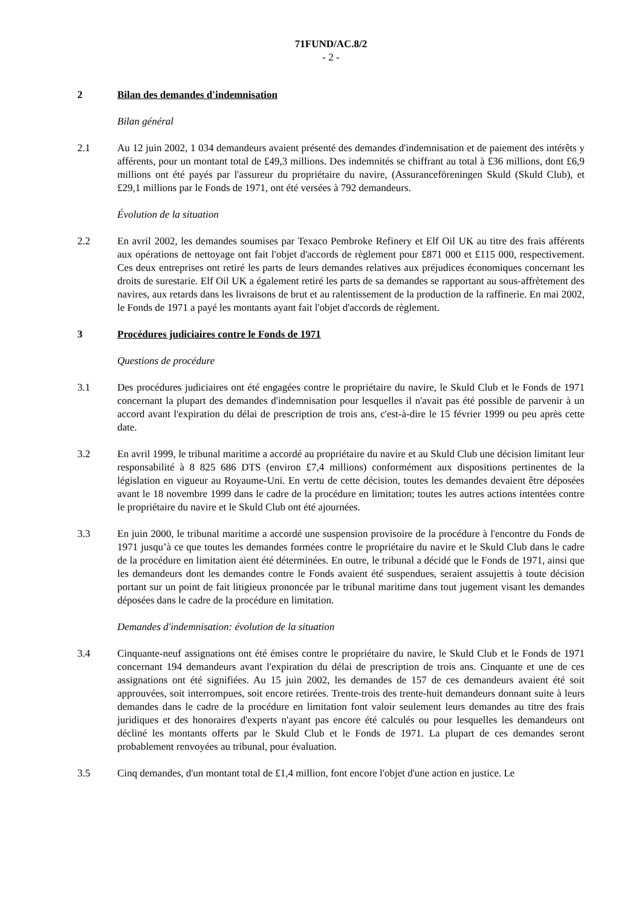71FUND/AC.8/2
- 2 -
2 Bilan des demandes d'indemnisation
Bilan général
2.1 Au 12 juin 2002, 1 034 demandeurs avaient présenté des demandes d'indemnisation et de paiement des intérêts y afférents, pour un montant total de £49,3 millions. Des indemnités se chiffrant au total à £36 millions, dont £6,9 millions ont été payés par l'assureur du propriétaire du navire, (Assuranceföreningen Skuld (Skuld Club), et £29,1 millions par le Fonds de 1971, ont été versées à 792 demandeurs.
Évolution de la situation
2.2 En avril 2002, les demandes soumises par Texaco Pembroke Refinery et Elf Oil UK au titre des frais afférents aux opérations de nettoyage ont fait l'objet d'accords de règlement pour £871 000 et £115 000, respectivement. Ces deux entreprises ont retiré les parts de leurs demandes relatives aux préjudices économiques concernant les droits de surestarie. Elf Oil UK a également retiré les parts de sa demandes se rapportant au sous-affrètement des navires, aux retards dans les livraisons de brut et au ralentissement de la production de la raffinerie. En mai 2002, le Fonds de 1971 a payé les montants ayant fait l'objet d'accords de règlement.
3 Procédures judiciaires contre le Fonds de 1971
Questions de procédure
3.1 Des procédures judiciaires ont été engagées contre le propriétaire du navire, le Skuld Club et le Fonds de 1971 concernant la plupart des demandes d'indemnisation pour lesquelles il n'avait pas été possible de parvenir à un accord avant l'expiration du délai de prescription de trois ans, c'est-à-dire le 15 février 1999 ou peu après cette date.
3.2 En avril 1999, le tribunal maritime a accordé au propriétaire du navire et au Skuld Club une décision limitant leur responsabilité à 8 825 686 DTS (environ £7,4 millions) conformément aux dispositions pertinentes de la législation en vigueur au Royaume-Uni. En vertu de cette décision, toutes les demandes devaient être déposées avant le 18 novembre 1999 dans le cadre de la procédure en limitation; toutes les autres actions intentées contre le propriétaire du navire et le Skuld Club ont été ajournées.
3.3 En juin 2000, le tribunal maritime a accordé une suspension provisoire de la procédure à l'encontre du Fonds de 1971 jusqu’à ce que toutes les demandes formées contre le propriétaire du navire et le Skuld Club dans le cadre de la procédure en limitation aient été déterminées. En outre, le tribunal a décidé que le Fonds de 1971, ainsi que les demandeurs dont les demandes contre le Fonds avaient été suspendues, seraient assujettis à toute décision portant sur un point de fait litigieux prononcée par le tribunal maritime dans tout jugement visant les demandes déposées dans le cadre de la procédure en limitation.
Demandes d'indemnisation: évolution de la situation
3.4 Cinquante-neuf assignations ont été émises contre le propriétaire du navire, le Skuld Club et le Fonds de 1971 concernant 194 demandeurs avant l'expiration du délai de prescription de trois ans. Cinquante et une de ces assignations ont été signifiées. Au 15 juin 2002, les demandes de 157 de ces demandeurs avaient été soit approuvées, soit interrompues, soit encore retirées. Trente-trois des trente-huit demandeurs donnant suite à leurs demandes dans le cadre de la procédure en limitation font valoir seulement leurs demandes au titre des frais juridiques et des honoraires d'experts n'ayant pas encore été calculés ou pour lesquelles les demandeurs ont décliné les montants offerts par le Skuld Club et le Fonds de 1971. La plupart de ces demandes seront probablement renvoyées au tribunal, pour évaluation.
3.5 Cinq demandes, d'un montant total de £1,4 million, font encore l'objet d'une action en justice. Le